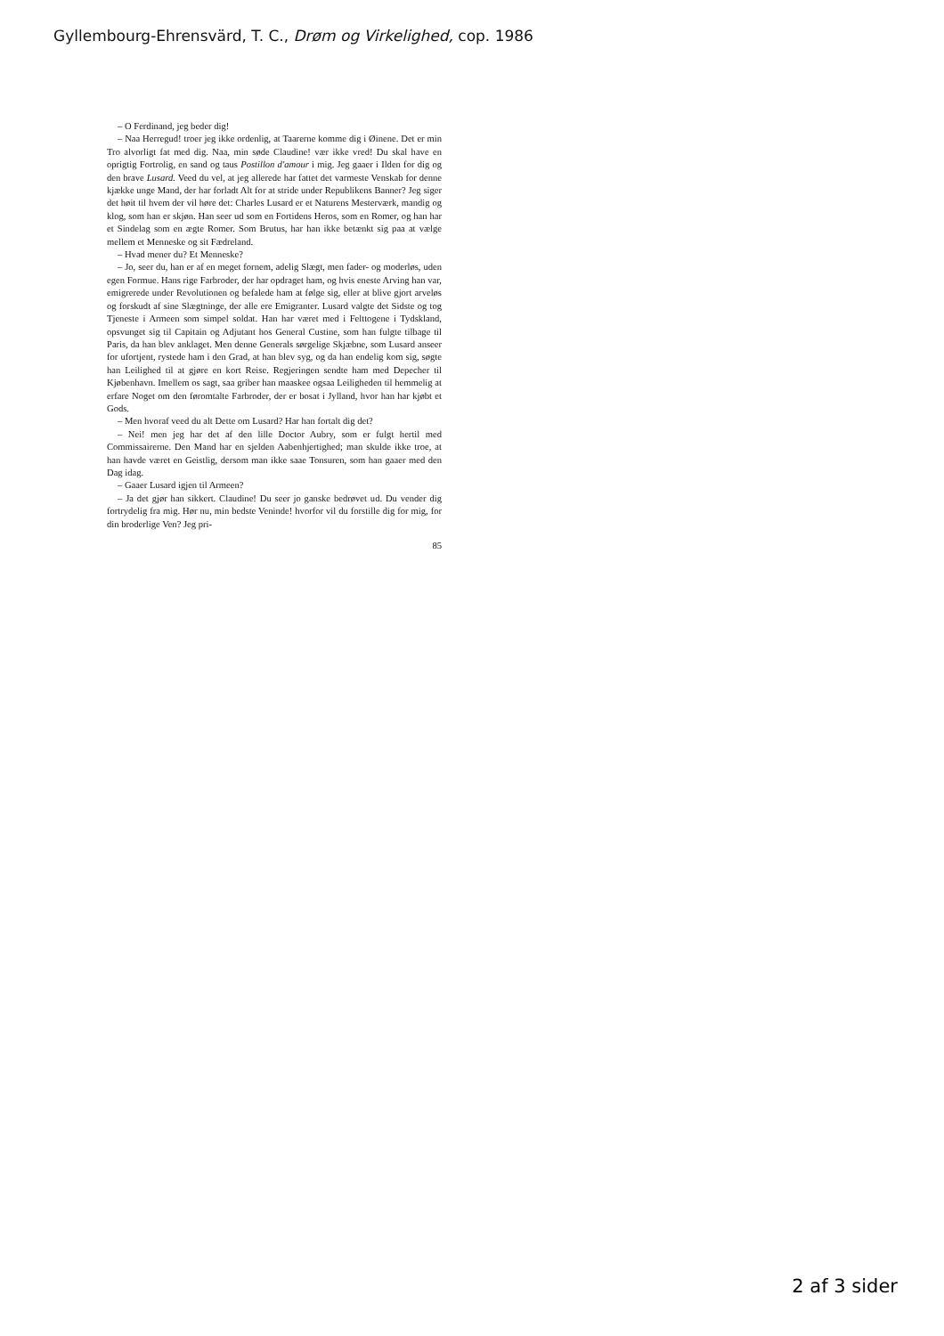Gyllembourg-Ehrensvärd, T. C., Drøm og Virkelighed, cop. 1986
– O Ferdinand, jeg beder dig!
– Naa Herregud! troer jeg ikke ordenlig, at Taarerne komme dig i Øinene. Det er min Tro alvorligt fat med dig. Naa, min søde Claudine! vær ikke vred! Du skal have en oprigtig Fortrolig, en sand og taus Postillon d'amour i mig. Jeg gaaer i Ilden for dig og den brave Lusard. Veed du vel, at jeg allerede har fattet det varmeste Venskab for denne kjække unge Mand, der har forladt Alt for at stride under Republikens Banner? Jeg siger det høit til hvem der vil høre det: Charles Lusard er et Naturens Mesterværk, mandig og klog, som han er skjøn. Han seer ud som en Fortidens Heros, som en Romer, og han har et Sindelag som en ægte Romer. Som Brutus, har han ikke betænkt sig paa at vælge mellem et Menneske og sit Fædreland.
– Hvad mener du? Et Menneske?
– Jo, seer du, han er af en meget fornem, adelig Slægt, men fader- og moderløs, uden egen Formue. Hans rige Farbroder, der har opdraget ham, og hvis eneste Arving han var, emigrerede under Revolutionen og befalede ham at følge sig, eller at blive gjort arveløs og forskudt af sine Slægtninge, der alle ere Emigranter. Lusard valgte det Sidste og tog Tjeneste i Armeen som simpel soldat. Han har været med i Felttogene i Tydskland, opsvunget sig til Capitain og Adjutant hos General Custine, som han fulgte tilbage til Paris, da han blev anklaget. Men denne Generals sørgelige Skjæbne, som Lusard anseer for ufortjent, rystede ham i den Grad, at han blev syg, og da han endelig kom sig, søgte han Leilighed til at gjøre en kort Reise. Regjeringen sendte ham med Depecher til Kjøbenhavn. Imellem os sagt, saa griber han maaskee ogsaa Leiligheden til hemmelig at erfare Noget om den føromtalte Farbroder, der er bosat i Jylland, hvor han har kjøbt et Gods.
– Men hvoraf veed du alt Dette om Lusard? Har han fortalt dig det?
– Nei! men jeg har det af den lille Doctor Aubry, som er fulgt hertil med Commissairerne. Den Mand har en sjelden Aabenhjertighed; man skulde ikke troe, at han havde været en Geistlig, dersom man ikke saae Tonsuren, som han gaaer med den Dag idag.
– Gaaer Lusard igjen til Armeen?
– Ja det gjør han sikkert. Claudine! Du seer jo ganske bedrøvet ud. Du vender dig fortrydelig fra mig. Hør nu, min bedste Veninde! hvorfor vil du forstille dig for mig, for din broderlige Ven? Jeg pri-
85
2 af 3 sider